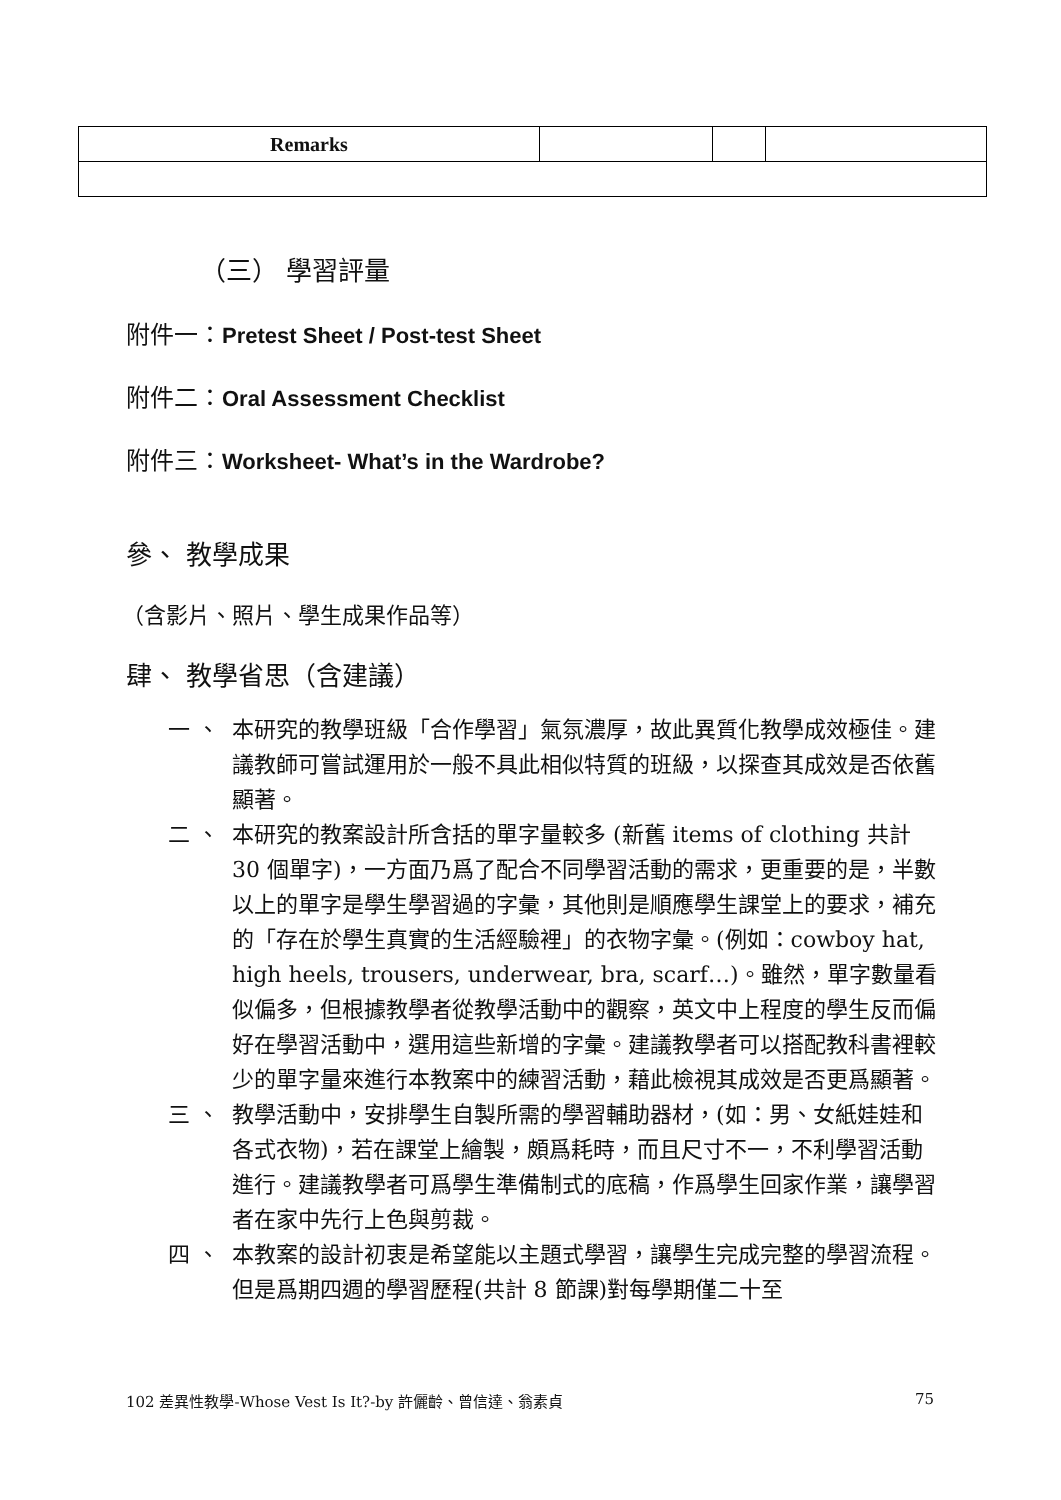| Remarks | | | |
（三） 學習評量
附件一：Pretest Sheet / Post-test Sheet
附件二：Oral Assessment Checklist
附件三：Worksheet- What’s in the Wardrobe?
參、 教學成果
（含影片、照片、學生成果作品等）
肆、 教學省思（含建議）
一 、 本研究的教學班級「合作學習」氣氛濃厚，故此異質化教學成效極佳。建議教師可嘗試運用於一般不具此相似特質的班級，以探查其成效是否依舊顯著。
二 、 本研究的教案設計所含括的單字量較多 (新舊 items of clothing 共計 30 個單字)，一方面乃爲了配合不同學習活動的需求，更重要的是，半數以上的單字是學生學習過的字彙，其他則是順應學生課堂上的要求，補充的「存在於學生真實的生活經驗裡」的衣物字彙。(例如：cowboy hat, high heels, trousers, underwear, bra, scarf…)。雖然，單字數量看似偏多，但根據教學者從教學活動中的觀察，英文中上程度的學生反而偏好在學習活動中，選用這些新增的字彙。建議教學者可以搭配教科書裡較少的單字量來進行本教案中的練習活動，藉此檢視其成效是否更爲顯著。
三 、 教學活動中，安排學生自製所需的學習輔助器材，(如：男、女紙娃娃和各式衣物)，若在課堂上繪製，頗爲耗時，而且尺寸不一，不利學習活動進行。建議教學者可爲學生準備制式的底稿，作爲學生回家作業，讓學習者在家中先行上色與剪裁。
四 、 本教案的設計初衷是希望能以主題式學習，讓學生完成完整的學習流程。但是爲期四週的學習歷程(共計 8 節課)對每學期僅二十至
102 差異性教學-Whose Vest Is It?-by 許儷齡、曾信達、翁素貞 75